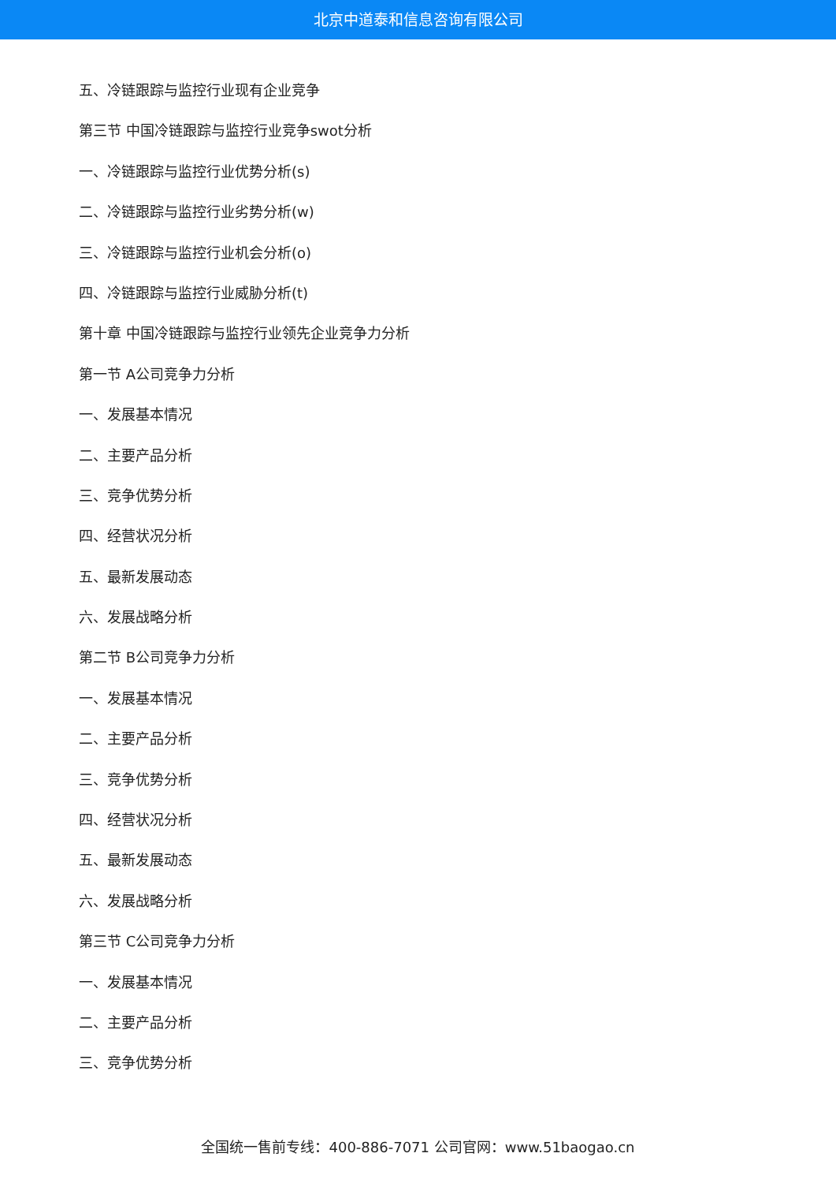北京中道泰和信息咨询有限公司
五、冷链跟踪与监控行业现有企业竞争
第三节 中国冷链跟踪与监控行业竞争swot分析
一、冷链跟踪与监控行业优势分析(s)
二、冷链跟踪与监控行业劣势分析(w)
三、冷链跟踪与监控行业机会分析(o)
四、冷链跟踪与监控行业威胁分析(t)
第十章 中国冷链跟踪与监控行业领先企业竞争力分析
第一节 A公司竞争力分析
一、发展基本情况
二、主要产品分析
三、竞争优势分析
四、经营状况分析
五、最新发展动态
六、发展战略分析
第二节 B公司竞争力分析
一、发展基本情况
二、主要产品分析
三、竞争优势分析
四、经营状况分析
五、最新发展动态
六、发展战略分析
第三节 C公司竞争力分析
一、发展基本情况
二、主要产品分析
三、竞争优势分析
全国统一售前专线：400-886-7071 公司官网：www.51baogao.cn